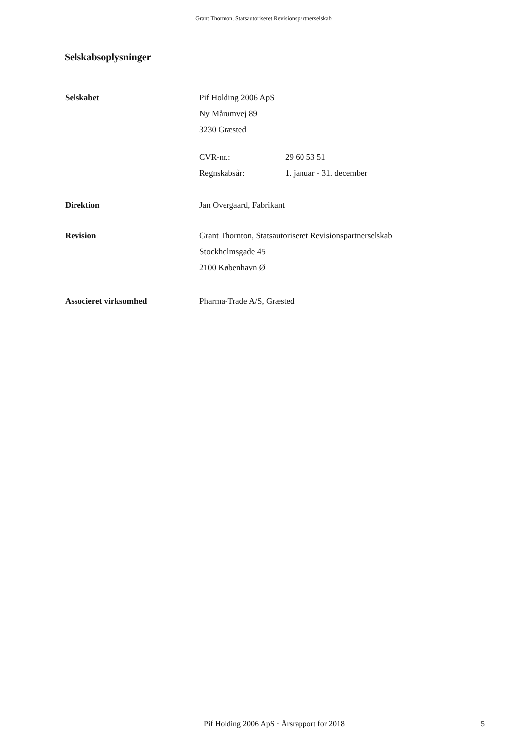Grant Thornton, Statsautoriseret Revisionspartnerselskab
Selskabsoplysninger
Selskabet Pif Holding 2006 ApS
Ny Mårumvej 89
3230 Græsted
CVR-nr.: 29 60 53 51
Regnskabsår: 1. januar - 31. december
Direktion Jan Overgaard, Fabrikant
Revision Grant Thornton, Statsautoriseret Revisionspartnerselskab
Stockholmsgade 45
2100 København Ø
Associeret virksomhed Pharma-Trade A/S, Græsted
Pif Holding 2006 ApS · Årsrapport for 2018 5